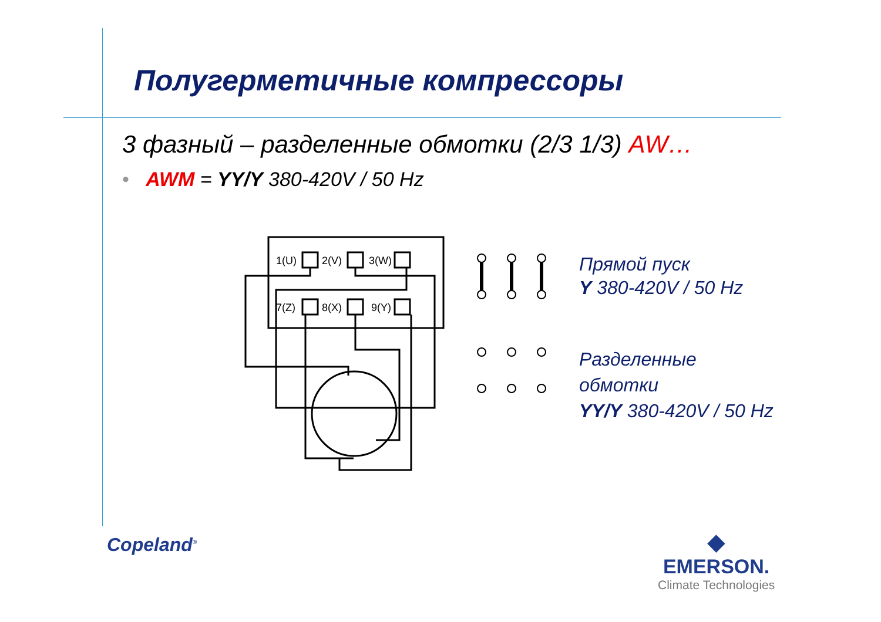Полугерметичные компрессоры
3 фазный – разделенные обмотки (2/3 1/3) AW…
• AWM = YY/Y 380-420V / 50 Hz
1(U)
2(V)
3(W)
7(Z)
8(X)
9(Y)
Прямой пуск
Y 380-420V / 50 Hz
Разделенные
обмотки
YY/Y 380-420V / 50 Hz
Copeland<sup>®</sup>
◆
EMERSON.
Climate Technologies